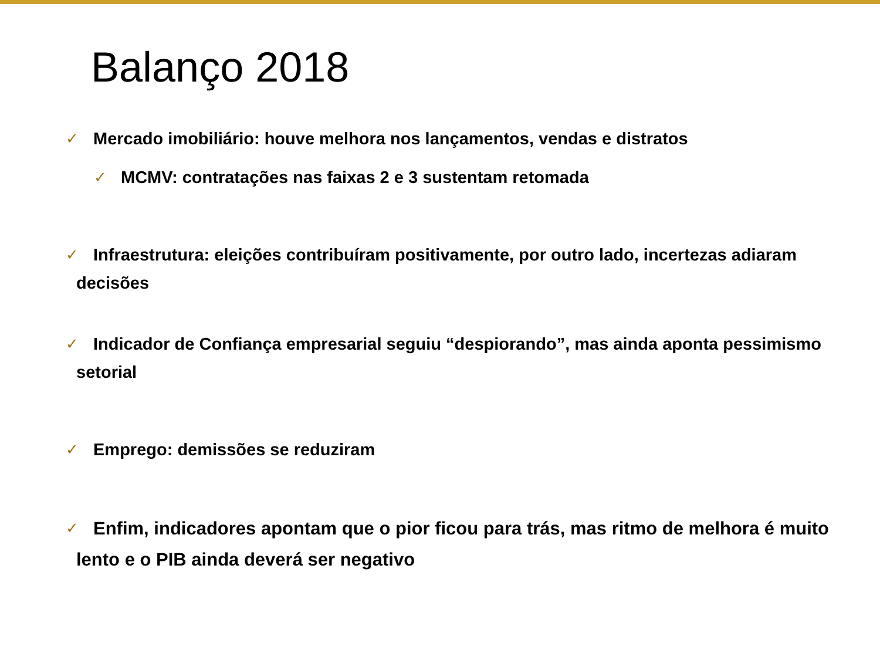Balanço 2018
✓ Mercado imobiliário: houve melhora nos lançamentos, vendas e distratos
✓ MCMV: contratações nas faixas 2 e 3 sustentam retomada
✓ Infraestrutura: eleições contribuíram positivamente, por outro lado, incertezas adiaram decisões
✓ Indicador de Confiança empresarial seguiu “despiorando”, mas ainda aponta pessimismo setorial
✓ Emprego: demissões se reduziram
✓ Enfim, indicadores apontam que o pior ficou para trás, mas ritmo de melhora é muito lento e o PIB ainda deverá ser negativo